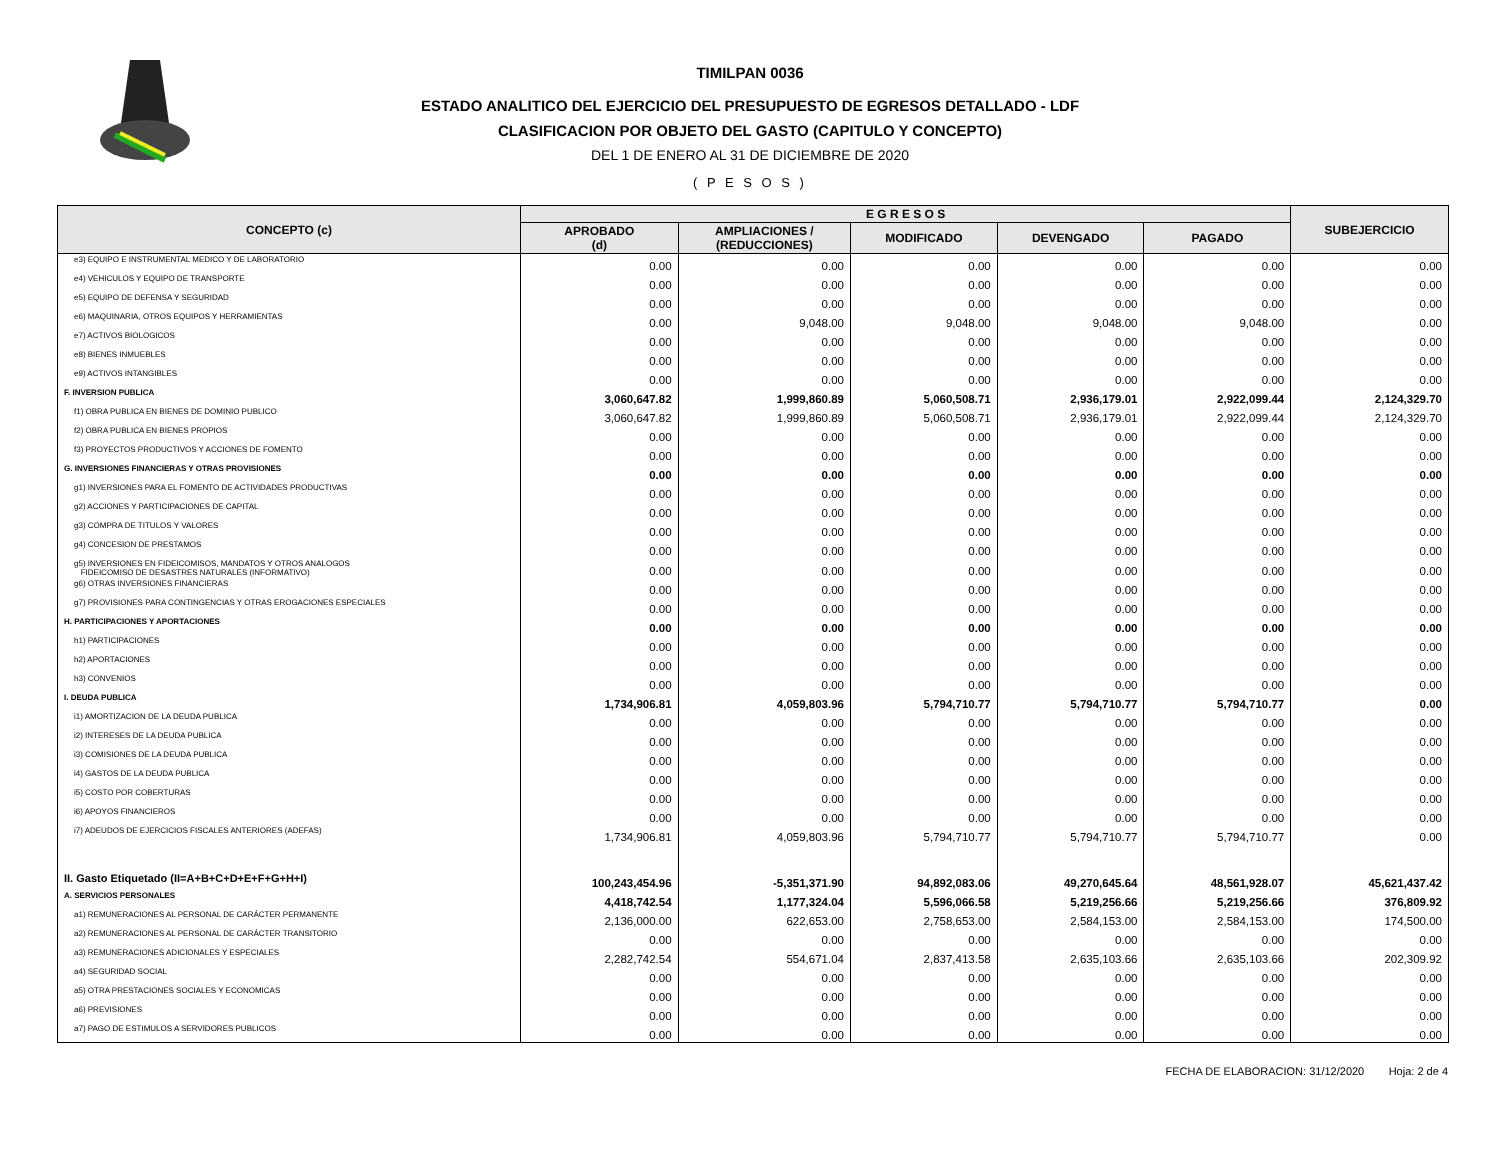TIMILPAN 0036
ESTADO ANALITICO DEL EJERCICIO DEL PRESUPUESTO DE EGRESOS DETALLADO - LDF
CLASIFICACION POR OBJETO DEL GASTO (CAPITULO Y CONCEPTO)
DEL 1 DE ENERO AL 31 DE DICIEMBRE DE 2020
( P E S O S )
| CONCEPTO (c) | E G R E S O S | | | | | SUBEJERCICIO |
| --- | --- | --- | --- | --- | --- | --- |
| | APROBADO (d) | AMPLIACIONES / (REDUCCIONES) | MODIFICADO | DEVENGADO | PAGADO | |
| e3) EQUIPO E INSTRUMENTAL MEDICO Y DE LABORATORIO | 0.00 | 0.00 | 0.00 | 0.00 | 0.00 | 0.00 |
| e4) VEHICULOS Y EQUIPO DE TRANSPORTE | 0.00 | 0.00 | 0.00 | 0.00 | 0.00 | 0.00 |
| e5) EQUIPO DE DEFENSA Y SEGURIDAD | 0.00 | 0.00 | 0.00 | 0.00 | 0.00 | 0.00 |
| e6) MAQUINARIA, OTROS EQUIPOS Y HERRAMIENTAS | 0.00 | 9,048.00 | 9,048.00 | 9,048.00 | 9,048.00 | 0.00 |
| e7) ACTIVOS BIOLOGICOS | 0.00 | 0.00 | 0.00 | 0.00 | 0.00 | 0.00 |
| e8) BIENES INMUEBLES | 0.00 | 0.00 | 0.00 | 0.00 | 0.00 | 0.00 |
| e9) ACTIVOS INTANGIBLES | 0.00 | 0.00 | 0.00 | 0.00 | 0.00 | 0.00 |
| F. INVERSION PUBLICA | 3,060,647.82 | 1,999,860.89 | 5,060,508.71 | 2,936,179.01 | 2,922,099.44 | 2,124,329.70 |
| f1) OBRA PUBLICA EN BIENES DE DOMINIO PUBLICO | 3,060,647.82 | 1,999,860.89 | 5,060,508.71 | 2,936,179.01 | 2,922,099.44 | 2,124,329.70 |
| f2) OBRA PUBLICA EN BIENES PROPIOS | 0.00 | 0.00 | 0.00 | 0.00 | 0.00 | 0.00 |
| f3) PROYECTOS PRODUCTIVOS Y ACCIONES DE FOMENTO | 0.00 | 0.00 | 0.00 | 0.00 | 0.00 | 0.00 |
| G. INVERSIONES FINANCIERAS Y OTRAS PROVISIONES | 0.00 | 0.00 | 0.00 | 0.00 | 0.00 | 0.00 |
| g1) INVERSIONES PARA EL FOMENTO DE ACTIVIDADES PRODUCTIVAS | 0.00 | 0.00 | 0.00 | 0.00 | 0.00 | 0.00 |
| g2) ACCIONES Y PARTICIPACIONES DE CAPITAL | 0.00 | 0.00 | 0.00 | 0.00 | 0.00 | 0.00 |
| g3) COMPRA DE TITULOS Y VALORES | 0.00 | 0.00 | 0.00 | 0.00 | 0.00 | 0.00 |
| g4) CONCESION DE PRESTAMOS | 0.00 | 0.00 | 0.00 | 0.00 | 0.00 | 0.00 |
| g5) INVERSIONES EN FIDEICOMISOS, MANDATOS Y OTROS ANALOGOS FIDEICOMISO DE DESASTRES NATURALES (INFORMATIVO) | 0.00 | 0.00 | 0.00 | 0.00 | 0.00 | 0.00 |
| g6) OTRAS INVERSIONES FINANCIERAS | 0.00 | 0.00 | 0.00 | 0.00 | 0.00 | 0.00 |
| g7) PROVISIONES PARA CONTINGENCIAS Y OTRAS EROGACIONES ESPECIALES | 0.00 | 0.00 | 0.00 | 0.00 | 0.00 | 0.00 |
| H. PARTICIPACIONES Y APORTACIONES | 0.00 | 0.00 | 0.00 | 0.00 | 0.00 | 0.00 |
| h1) PARTICIPACIONES | 0.00 | 0.00 | 0.00 | 0.00 | 0.00 | 0.00 |
| h2) APORTACIONES | 0.00 | 0.00 | 0.00 | 0.00 | 0.00 | 0.00 |
| h3) CONVENIOS | 0.00 | 0.00 | 0.00 | 0.00 | 0.00 | 0.00 |
| I. DEUDA PUBLICA | 1,734,906.81 | 4,059,803.96 | 5,794,710.77 | 5,794,710.77 | 5,794,710.77 | 0.00 |
| i1) AMORTIZACION DE LA DEUDA PUBLICA | 0.00 | 0.00 | 0.00 | 0.00 | 0.00 | 0.00 |
| i2) INTERESES DE LA DEUDA PUBLICA | 0.00 | 0.00 | 0.00 | 0.00 | 0.00 | 0.00 |
| i3) COMISIONES DE LA DEUDA PUBLICA | 0.00 | 0.00 | 0.00 | 0.00 | 0.00 | 0.00 |
| i4) GASTOS DE LA DEUDA PUBLICA | 0.00 | 0.00 | 0.00 | 0.00 | 0.00 | 0.00 |
| i5) COSTO POR COBERTURAS | 0.00 | 0.00 | 0.00 | 0.00 | 0.00 | 0.00 |
| i6) APOYOS FINANCIEROS | 0.00 | 0.00 | 0.00 | 0.00 | 0.00 | 0.00 |
| i7) ADEUDOS DE EJERCICIOS FISCALES ANTERIORES (ADEFAS) | 1,734,906.81 | 4,059,803.96 | 5,794,710.77 | 5,794,710.77 | 5,794,710.77 | 0.00 |
| II. Gasto Etiquetado (II=A+B+C+D+E+F+G+H+I) | 100,243,454.96 | -5,351,371.90 | 94,892,083.06 | 49,270,645.64 | 48,561,928.07 | 45,621,437.42 |
| A. SERVICIOS PERSONALES | 4,418,742.54 | 1,177,324.04 | 5,596,066.58 | 5,219,256.66 | 5,219,256.66 | 376,809.92 |
| a1) REMUNERACIONES AL PERSONAL DE CARÁCTER PERMANENTE | 2,136,000.00 | 622,653.00 | 2,758,653.00 | 2,584,153.00 | 2,584,153.00 | 174,500.00 |
| a2) REMUNERACIONES AL PERSONAL DE CARÁCTER TRANSITORIO | 0.00 | 0.00 | 0.00 | 0.00 | 0.00 | 0.00 |
| a3) REMUNERACIONES ADICIONALES Y ESPECIALES | 2,282,742.54 | 554,671.04 | 2,837,413.58 | 2,635,103.66 | 2,635,103.66 | 202,309.92 |
| a4) SEGURIDAD SOCIAL | 0.00 | 0.00 | 0.00 | 0.00 | 0.00 | 0.00 |
| a5) OTRA PRESTACIONES SOCIALES Y ECONOMICAS | 0.00 | 0.00 | 0.00 | 0.00 | 0.00 | 0.00 |
| a6) PREVISIONES | 0.00 | 0.00 | 0.00 | 0.00 | 0.00 | 0.00 |
| a7) PAGO DE ESTIMULOS A SERVIDORES PUBLICOS | 0.00 | 0.00 | 0.00 | 0.00 | 0.00 | 0.00 |
FECHA DE ELABORACION: 31/12/2020 Hoja: 2 de 4